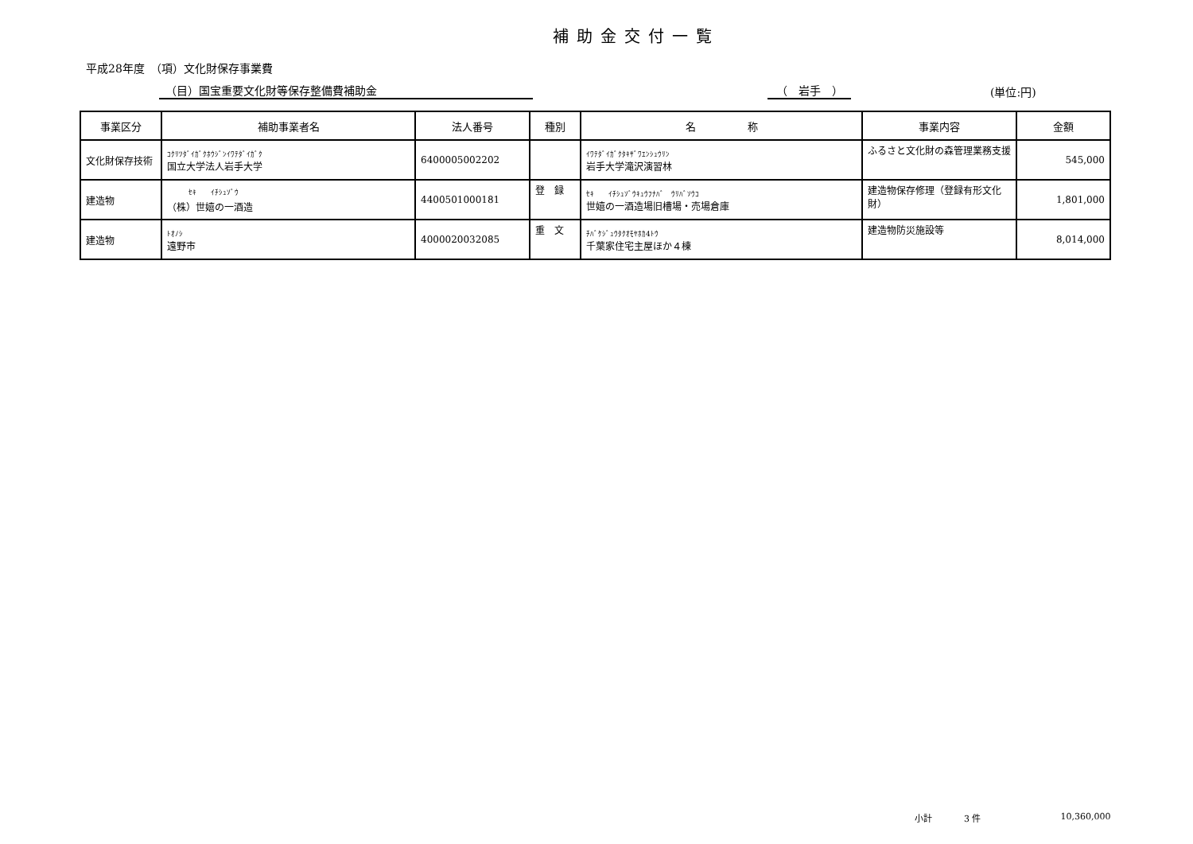補助金交付一覧
平成28年度　（項）文化財保存事業費
（目）国宝重要文化財等保存整備費補助金
（　岩手　）
(単位:円)
| 事業区分 | 補助事業者名 | 法人番号 | 種別 | 名 称 | 事業内容 | 金額 |
| --- | --- | --- | --- | --- | --- | --- |
| 文化財保存技術 | ｺｸﾘﾂﾀﾞｲｶﾞｸﾎｳｼﾞﾝｲﾜﾃﾀﾞｲｶﾞｸ 国立大学法人岩手大学 | 6400005002202 | | ｲﾜﾃﾀﾞｲｶﾞｸﾀｷｻﾞﾜｴﾝｼｭｳﾘﾝ 岩手大学滝沢演習林 | ふるさと文化財の森管理業務支援 | 545,000 |
| 建造物 | ｾｷ ｲﾁｼｭｿﾞｳ （株）世嬉の一酒造 | 4400501000181 | 登 録 | ｾｷ ｲﾁｼｭｿﾞｳｷｭｳﾌﾅﾊﾞ ｳﾘﾊﾞｿｳｺ 世嬉の一酒造場旧槽場・売場倉庫 | 建造物保存修理（登録有形文化財） | 1,801,000 |
| 建造物 | ﾄｵﾉｼ 遠野市 | 4000020032085 | 重 文 | ﾁﾊﾞｹｼﾞｭｳﾀｸｵﾓﾔﾎｶ4ﾄｳ 千葉家住宅主屋ほか４棟 | 建造物防災施設等 | 8,014,000 |
小計 3 件 10,360,000